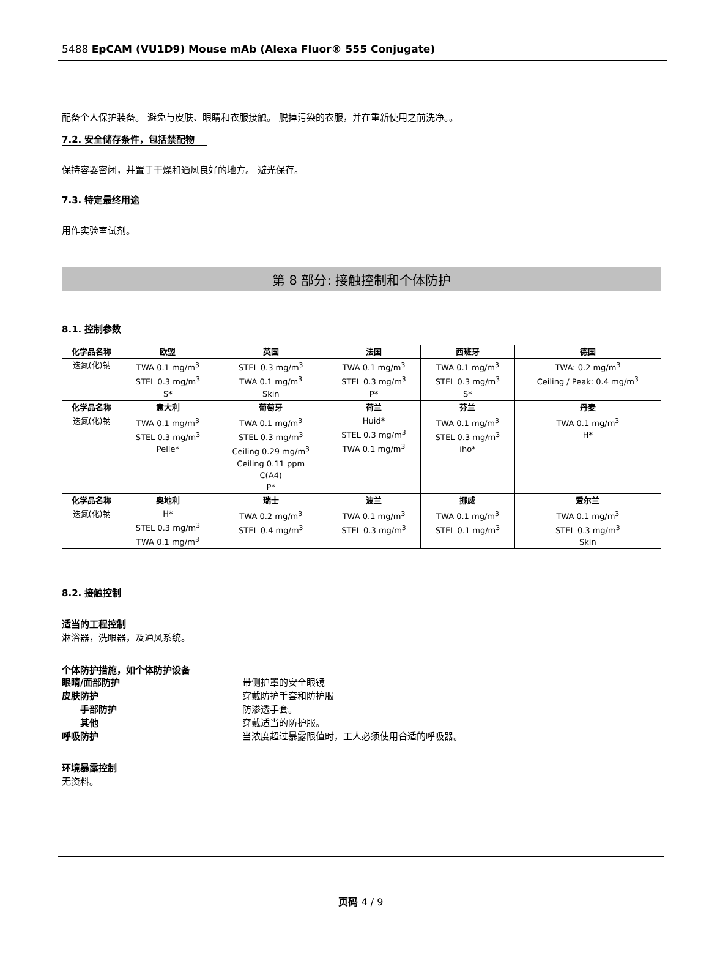5488 EpCAM (VU1D9) Mouse mAb (Alexa Fluor® 555 Conjugate)
配备个人保护装备。 避免与皮肤、眼睛和衣服接触。 脱掉污染的衣服，并在重新使用之前洗净。。
7.2. 安全储存条件，包括禁配物
保持容器密闭，并置于干燥和通风良好的地方。 避光保存。
7.3. 特定最终用途
用作实验室试剂。
第 8 部分: 接触控制和个体防护
8.1. 控制参数
| 化学品名称 | 欧盟 | 英国 | 法国 | 西班牙 | 德国 |
| --- | --- | --- | --- | --- | --- |
| 迭氮(化)钠 | TWA 0.1 mg/m<sup>3</sup> STEL 0.3 mg/m<sup>3</sup> S* | STEL 0.3 mg/m<sup>3</sup> TWA 0.1 mg/m<sup>3</sup> Skin | TWA 0.1 mg/m<sup>3</sup> STEL 0.3 mg/m<sup>3</sup> P* | TWA 0.1 mg/m<sup>3</sup> STEL 0.3 mg/m<sup>3</sup> S* | TWA: 0.2 mg/m<sup>3</sup> Ceiling / Peak: 0.4 mg/m<sup>3</sup> |
| 化学品名称 | 意大利 | 葡萄牙 | 荷兰 | 芬兰 | 丹麦 |
| 迭氮(化)钠 | TWA 0.1 mg/m<sup>3</sup> STEL 0.3 mg/m<sup>3</sup> Pelle* | TWA 0.1 mg/m<sup>3</sup> STEL 0.3 mg/m<sup>3</sup> Ceiling 0.29 mg/m<sup>3</sup> Ceiling 0.11 ppm C(A4) P* | Huid* STEL 0.3 mg/m<sup>3</sup> TWA 0.1 mg/m<sup>3</sup> | TWA 0.1 mg/m<sup>3</sup> STEL 0.3 mg/m<sup>3</sup> iho* | TWA 0.1 mg/m<sup>3</sup> H* |
| 化学品名称 | 奥地利 | 瑞士 | 波兰 | 挪威 | 爱尔兰 |
| 迭氮(化)钠 | H* STEL 0.3 mg/m<sup>3</sup> TWA 0.1 mg/m<sup>3</sup> | TWA 0.2 mg/m<sup>3</sup> STEL 0.4 mg/m<sup>3</sup> | TWA 0.1 mg/m<sup>3</sup> STEL 0.3 mg/m<sup>3</sup> | TWA 0.1 mg/m<sup>3</sup> STEL 0.1 mg/m<sup>3</sup> | TWA 0.1 mg/m<sup>3</sup> STEL 0.3 mg/m<sup>3</sup> Skin |
8.2. 接触控制
适当的工程控制
淋浴器，洗眼器，及通风系统。
个体防护措施，如个体防护设备
眼睛/面部防护 带侧护罩的安全眼镜
皮肤防护 穿戴防护手套和防护服
手部防护 防渗透手套。
其他 穿戴适当的防护服。
呼吸防护 当浓度超过暴露限值时，工人必须使用合适的呼吸器。
环境暴露控制
无资料。
页码 4 / 9